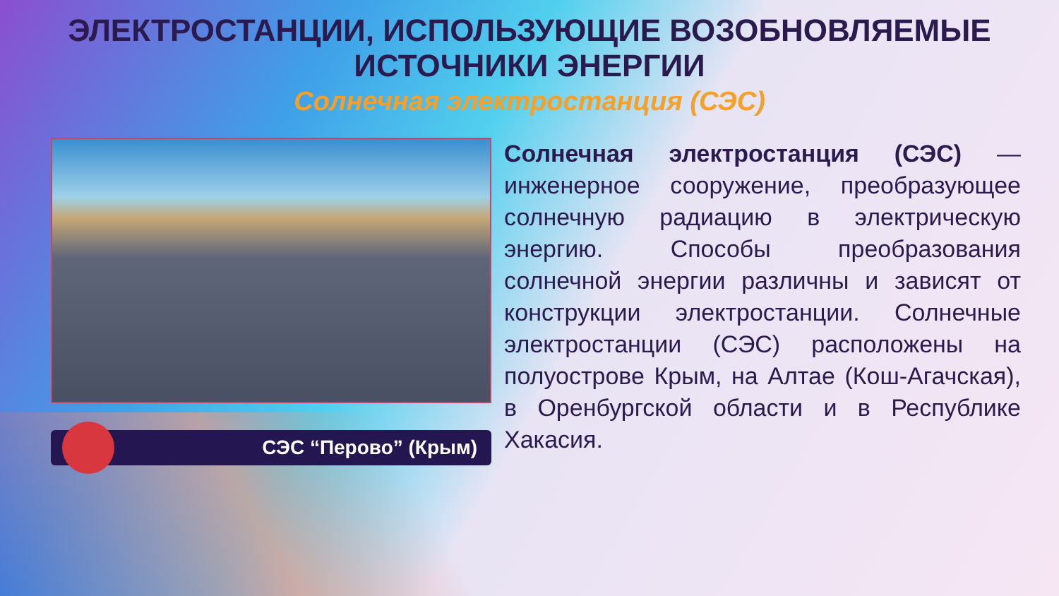ЭЛЕКТРОСТАНЦИИ, ИСПОЛЬЗУЮЩИЕ ВОЗОБНОВЛЯЕМЫЕ
ИСТОЧНИКИ ЭНЕРГИИ
Солнечная электростанция (СЭС)
СЭС “Перово” (Крым)
Солнечная электростанция (СЭС) — инженерное сооружение, преобразующее солнечную радиацию в электрическую энергию. Способы преобразования солнечной энергии различны и зависят от конструкции электростанции. Солнечные электростанции (СЭС) расположены на полуострове Крым, на Алтае (Кош-Агачская), в Оренбургской области и в Республике Хакасия.